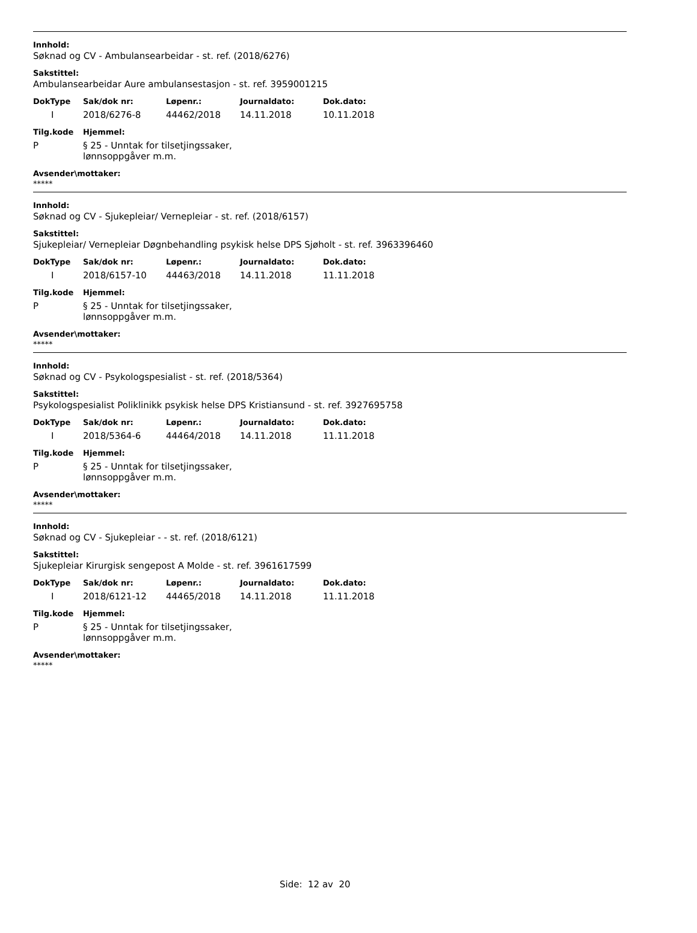Innhold:
Søknad og CV - Ambulansearbeidar - st. ref. (2018/6276)
Sakstittel:
Ambulansearbeidar Aure ambulansestasjon - st. ref. 3959001215
| DokType | Sak/dok nr: | Løpenr.: | Journaldato: | Dok.dato: |
| --- | --- | --- | --- | --- |
| I | 2018/6276-8 | 44462/2018 | 14.11.2018 | 10.11.2018 |
| Tilg.kode | Hjemmel: |
| --- | --- |
| P | § 25 - Unntak for tilsetjingssaker, lønnsoppgåver m.m. |
Avsender\mottaker:
*****
Innhold:
Søknad og CV - Sjukepleiar/ Vernepleiar - st. ref. (2018/6157)
Sakstittel:
Sjukepleiar/ Vernepleiar Døgnbehandling psykisk helse DPS Sjøholt - st. ref. 3963396460
| DokType | Sak/dok nr: | Løpenr.: | Journaldato: | Dok.dato: |
| --- | --- | --- | --- | --- |
| I | 2018/6157-10 | 44463/2018 | 14.11.2018 | 11.11.2018 |
| Tilg.kode | Hjemmel: |
| --- | --- |
| P | § 25 - Unntak for tilsetjingssaker, lønnsoppgåver m.m. |
Avsender\mottaker:
*****
Innhold:
Søknad og CV - Psykologspesialist - st. ref. (2018/5364)
Sakstittel:
Psykologspesialist Poliklinikk psykisk helse DPS Kristiansund - st. ref. 3927695758
| DokType | Sak/dok nr: | Løpenr.: | Journaldato: | Dok.dato: |
| --- | --- | --- | --- | --- |
| I | 2018/5364-6 | 44464/2018 | 14.11.2018 | 11.11.2018 |
| Tilg.kode | Hjemmel: |
| --- | --- |
| P | § 25 - Unntak for tilsetjingssaker, lønnsoppgåver m.m. |
Avsender\mottaker:
*****
Innhold:
Søknad og CV - Sjukepleiar - - st. ref. (2018/6121)
Sakstittel:
Sjukepleiar Kirurgisk sengepost A Molde - st. ref. 3961617599
| DokType | Sak/dok nr: | Løpenr.: | Journaldato: | Dok.dato: |
| --- | --- | --- | --- | --- |
| I | 2018/6121-12 | 44465/2018 | 14.11.2018 | 11.11.2018 |
| Tilg.kode | Hjemmel: |
| --- | --- |
| P | § 25 - Unntak for tilsetjingssaker, lønnsoppgåver m.m. |
Avsender\mottaker:
*****
Side: 12 av 20